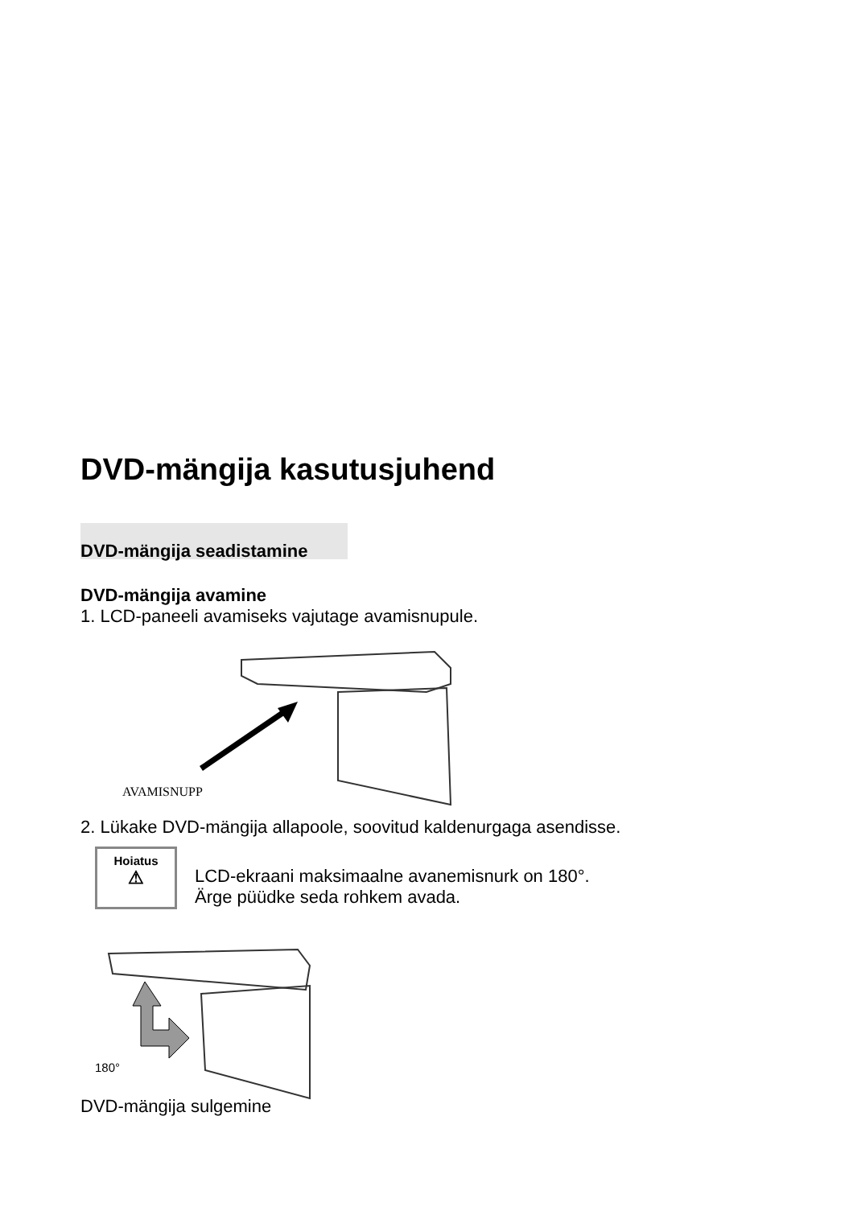DVD-mängija kasutusjuhend
DVD-mängija seadistamine
DVD-mängija avamine
1. LCD-paneeli avamiseks vajutage avamisnupule.
AVAMISNUPP
2. Lükake DVD-mängija allapoole, soovitud kaldenurgaga asendisse.
Hoiatus
⚠
LCD-ekraani maksimaalne avanemisnurk on 180°.
Ärge püüdke seda rohkem avada.
180°
DVD-mängija sulgemine